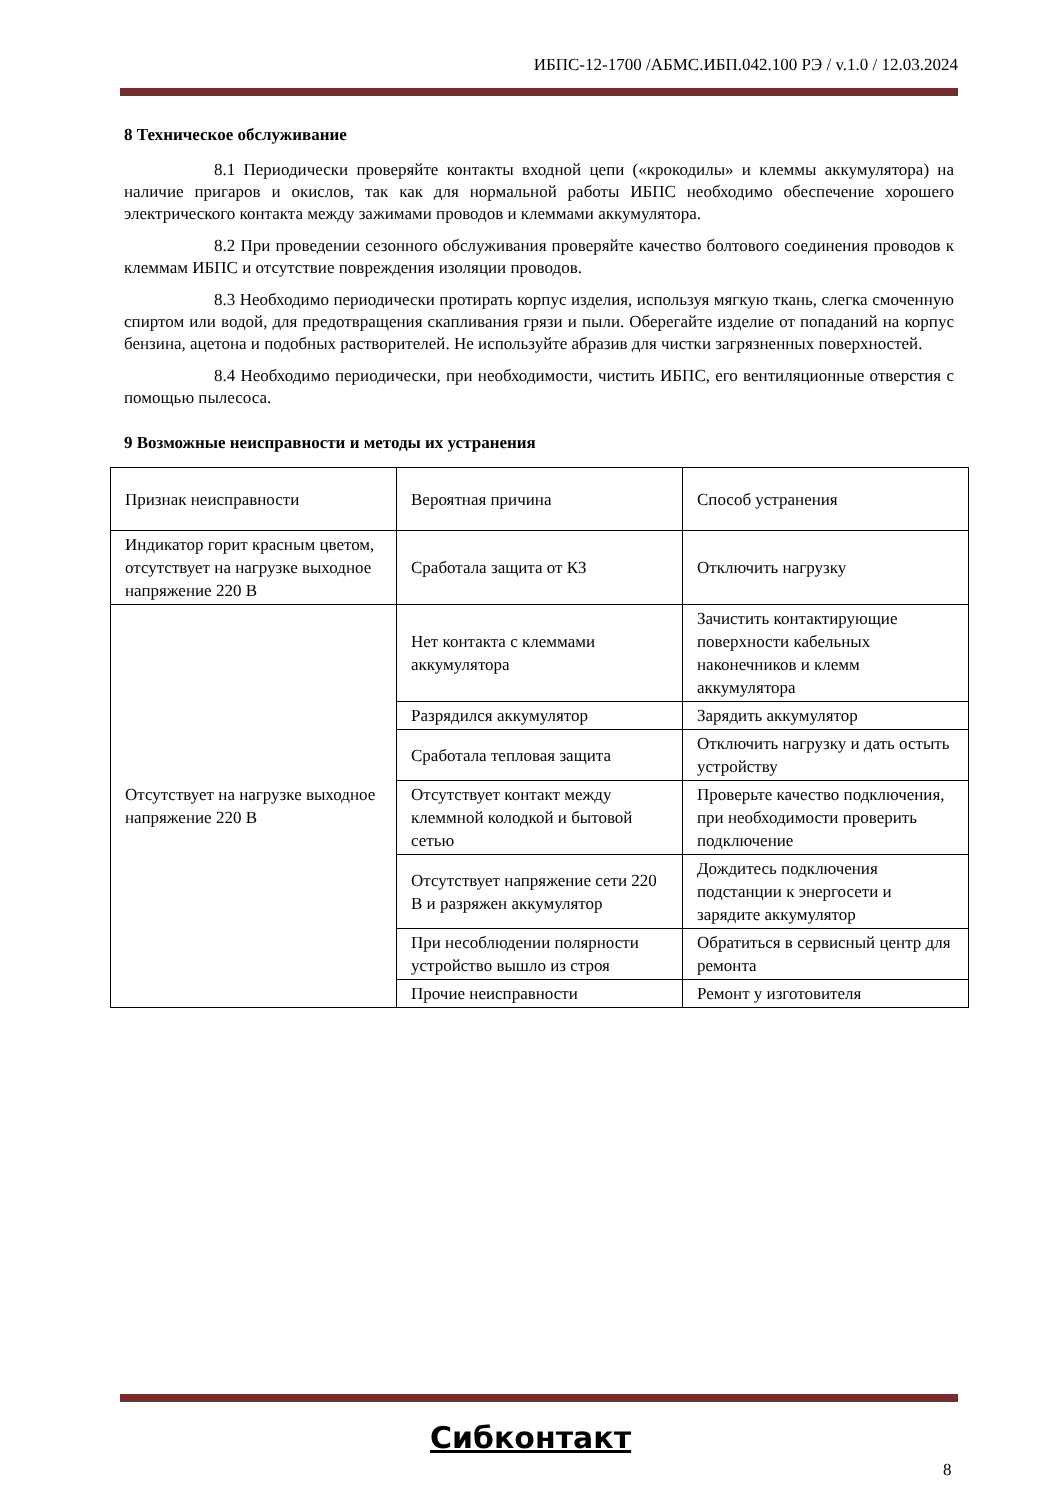ИБПС-12-1700 /АБМС.ИБП.042.100 РЭ / v.1.0 / 12.03.2024
8 Техническое обслуживание
8.1 Периодически проверяйте контакты входной цепи («крокодилы» и клеммы аккумулятора) на наличие пригаров и окислов, так как для нормальной работы ИБПС необходимо обеспечение хорошего электрического контакта между зажимами проводов и клеммами аккумулятора.
8.2 При проведении сезонного обслуживания проверяйте качество болтового соединения проводов к клеммам ИБПС и отсутствие повреждения изоляции проводов.
8.3 Необходимо периодически протирать корпус изделия, используя мягкую ткань, слегка смоченную спиртом или водой, для предотвращения скапливания грязи и пыли. Оберегайте изделие от попаданий на корпус бензина, ацетона и подобных растворителей. Не используйте абразив для чистки загрязненных поверхностей.
8.4 Необходимо периодически, при необходимости, чистить ИБПС, его вентиляционные отверстия с помощью пылесоса.
9 Возможные неисправности и методы их устранения
| Признак неисправности | Вероятная причина | Способ устранения |
| Индикатор горит красным цветом, отсутствует на нагрузке выходное напряжение 220 В | Сработала защита от КЗ | Отключить нагрузку |
| Отсутствует на нагрузке выходное напряжение 220 В | Нет контакта с клеммами аккумулятора | Зачистить контактирующие поверхности кабельных наконечников и клемм аккумулятора |
| | Разрядился аккумулятор | Зарядить аккумулятор |
| | Сработала тепловая защита | Отключить нагрузку и дать остыть устройству |
| | Отсутствует контакт между клеммной колодкой и бытовой сетью | Проверьте качество подключения, при необходимости проверить подключение |
| | Отсутствует напряжение сети 220 В и разряжен аккумулятор | Дождитесь подключения подстанции к энергосети и зарядите аккумулятор |
| | При несоблюдении полярности устройство вышло из строя | Обратиться в сервисный центр для ремонта |
| | Прочие неисправности | Ремонт у изготовителя |
Сибконтакт
8